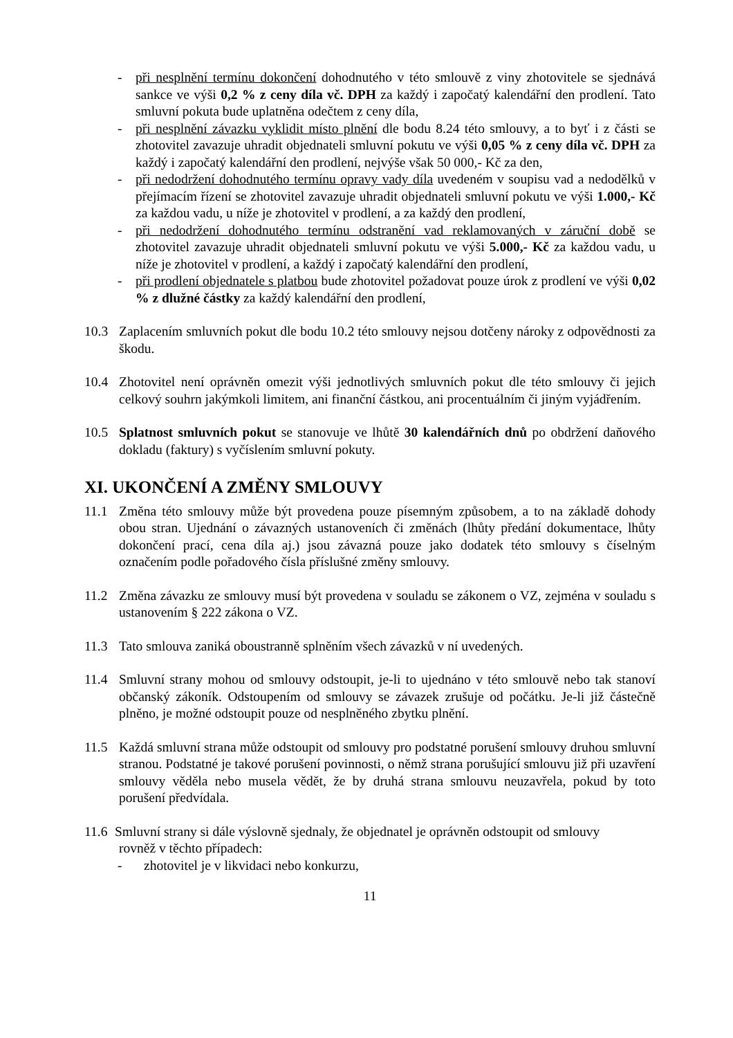- při nesplnění termínu dokončení dohodnutého v této smlouvě z viny zhotovitele se sjednává sankce ve výši 0,2 % z ceny díla vč. DPH za každý i započatý kalendářní den prodlení. Tato smluvní pokuta bude uplatněna odečtem z ceny díla,
- při nesplnění závazku vyklidit místo plnění dle bodu 8.24 této smlouvy, a to byť i z části se zhotovitel zavazuje uhradit objednateli smluvní pokutu ve výši 0,05 % z ceny díla vč. DPH za každý i započatý kalendářní den prodlení, nejvýše však 50 000,- Kč za den,
- při nedodržení dohodnutého termínu opravy vady díla uvedeném v soupisu vad a nedodělků v přejímacím řízení se zhotovitel zavazuje uhradit objednateli smluvní pokutu ve výši 1.000,- Kč za každou vadu, u níže je zhotovitel v prodlení, a za každý den prodlení,
- při nedodržení dohodnutého termínu odstranění vad reklamovaných v záruční době se zhotovitel zavazuje uhradit objednateli smluvní pokutu ve výši 5.000,- Kč za každou vadu, u níže je zhotovitel v prodlení, a každý i započatý kalendářní den prodlení,
- při prodlení objednatele s platbou bude zhotovitel požadovat pouze úrok z prodlení ve výši 0,02 % z dlužné částky za každý kalendářní den prodlení,
10.3 Zaplacením smluvních pokut dle bodu 10.2 této smlouvy nejsou dotčeny nároky z odpovědnosti za škodu.
10.4 Zhotovitel není oprávněn omezit výši jednotlivých smluvních pokut dle této smlouvy či jejich celkový souhrn jakýmkoli limitem, ani finanční částkou, ani procentuálním či jiným vyjádřením.
10.5 Splatnost smluvních pokut se stanovuje ve lhůtě 30 kalendářních dnů po obdržení daňového dokladu (faktury) s vyčíslením smluvní pokuty.
XI. UKONČENÍ A ZMĚNY SMLOUVY
11.1 Změna této smlouvy může být provedena pouze písemným způsobem, a to na základě dohody obou stran. Ujednání o závazných ustanoveních či změnách (lhůty předání dokumentace, lhůty dokončení prací, cena díla aj.) jsou závazná pouze jako dodatek této smlouvy s číselným označením podle pořadového čísla příslušné změny smlouvy.
11.2 Změna závazku ze smlouvy musí být provedena v souladu se zákonem o VZ, zejména v souladu s ustanovením § 222 zákona o VZ.
11.3 Tato smlouva zaniká oboustranně splněním všech závazků v ní uvedených.
11.4 Smluvní strany mohou od smlouvy odstoupit, je-li to ujednáno v této smlouvě nebo tak stanoví občanský zákoník. Odstoupením od smlouvy se závazek zrušuje od počátku. Je-li již částečně plněno, je možné odstoupit pouze od nesplněného zbytku plnění.
11.5 Každá smluvní strana může odstoupit od smlouvy pro podstatné porušení smlouvy druhou smluvní stranou. Podstatné je takové porušení povinnosti, o němž strana porušující smlouvu již při uzavření smlouvy věděla nebo musela vědět, že by druhá strana smlouvu neuzavřela, pokud by toto porušení předvídala.
11.6
Smluvní strany si dále výslovně sjednaly, že objednatel je oprávněn odstoupit od smlouvy
rovněž v těchto případech:
- zhotovitel je v likvidaci nebo konkurzu,
11